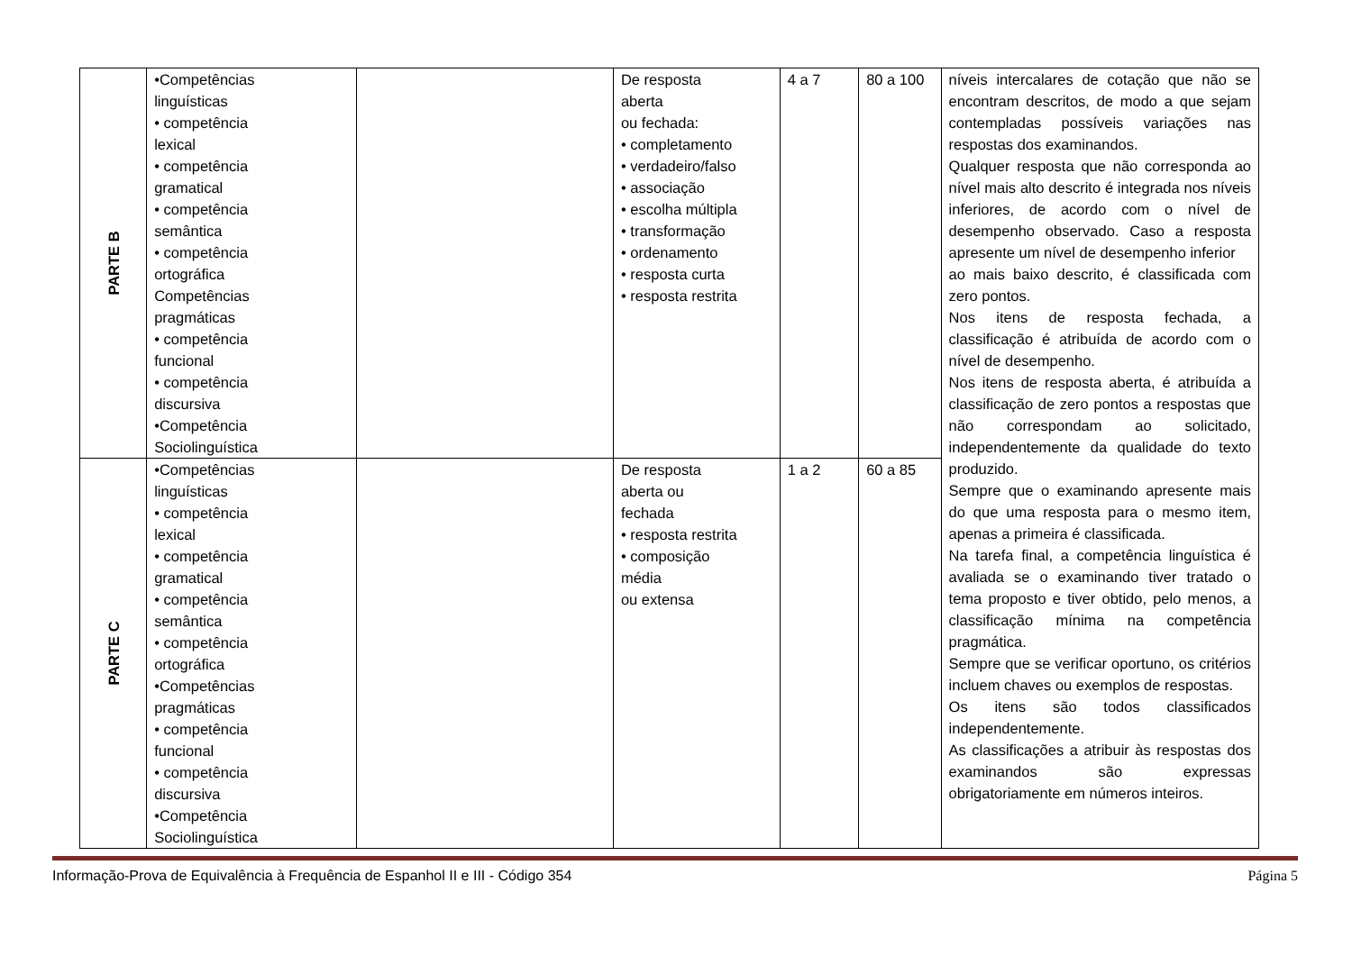| PARTE B | •Competências linguísticas • competência lexical • competência gramatical • competência semântica • competência ortográfica Competências pragmáticas • competência funcional • competência discursiva •Competência Sociolinguística | | De resposta aberta ou fechada: • completamento • verdadeiro/falso • associação • escolha múltipla • transformação • ordenamento • resposta curta • resposta restrita | 4 a 7 | 80 a 100 | níveis intercalares de cotação que não se encontram descritos, de modo a que sejam contempladas possíveis variações nas respostas dos examinandos. Qualquer resposta que não corresponda ao nível mais alto descrito é integrada nos níveis inferiores, de acordo com o nível de desempenho observado. Caso a resposta apresente um nível de desempenho inferior ao mais baixo descrito, é classificada com zero pontos. Nos itens de resposta fechada, a classificação é atribuída de acordo com o nível de desempenho. Nos itens de resposta aberta, é atribuída a classificação de zero pontos a respostas que não correspondam ao solicitado, independentemente da qualidade do texto produzido. Sempre que o examinando apresente mais do que uma resposta para o mesmo item, apenas a primeira é classificada. Na tarefa final, a competência linguística é avaliada se o examinando tiver tratado o tema proposto e tiver obtido, pelo menos, a classificação mínima na competência pragmática. Sempre que se verificar oportuno, os critérios incluem chaves ou exemplos de respostas. Os itens são todos classificados independentemente. As classificações a atribuir às respostas dos examinandos são expressas obrigatoriamente em números inteiros. |
| PARTE C | •Competências linguísticas • competência lexical • competência gramatical • competência semântica • competência ortográfica •Competências pragmáticas • competência funcional • competência discursiva •Competência Sociolinguística | | De resposta aberta ou fechada • resposta restrita • composição média ou extensa | 1 a 2 | 60 a 85 | |
Informação-Prova de Equivalência à Frequência de Espanhol II e III - Código 354 Página 5